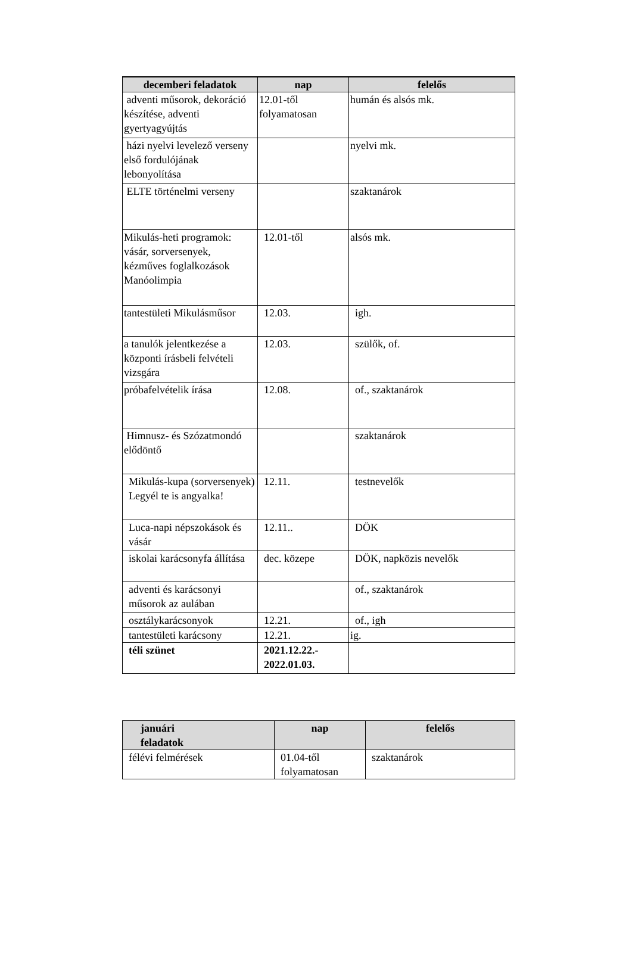| decemberi feladatok | nap | felelős |
| --- | --- | --- |
| adventi műsorok, dekoráció készítése, adventi gyertyagyújtás | 12.01-től folyamatosan | humán és alsós mk. |
| házi nyelvi levelező verseny első fordulójának lebonyolítása | | nyelvi mk. |
| ELTE történelmi verseny | | szaktanárok |
| Mikulás-heti programok: vásár, sorversenyek, kézműves foglalkozások Manóolimpia | 12.01-től | alsós mk. |
| tantestületi Mikulásműsor | 12.03. | igh. |
| a tanulók jelentkezése a központi írásbeli felvételi vizsgára | 12.03. | szülők, of. |
| próbafelvételik írása | 12.08. | of., szaktanárok |
| Himnusz- és Szózatmondó elődöntő | | szaktanárok |
| Mikulás-kupa (sorversenyek) Legyél te is angyalka! | 12.11. | testnevelők |
| Luca-napi népszokások és vásár | 12.11.. | DÖK |
| iskolai karácsonyfa állítása | dec. közepe | DÖK, napközis nevelők |
| adventi és karácsonyi műsorok az aulában | | of., szaktanárok |
| osztálykarácsonyok | 12.21. | of., igh |
| tantestületi karácsony | 12.21. | ig. |
| téli szünet | 2021.12.22.- 2022.01.03. | |
| januári feladatok | nap | felelős |
| --- | --- | --- |
| félévi felmérések | 01.04-től folyamatosan | szaktanárok |